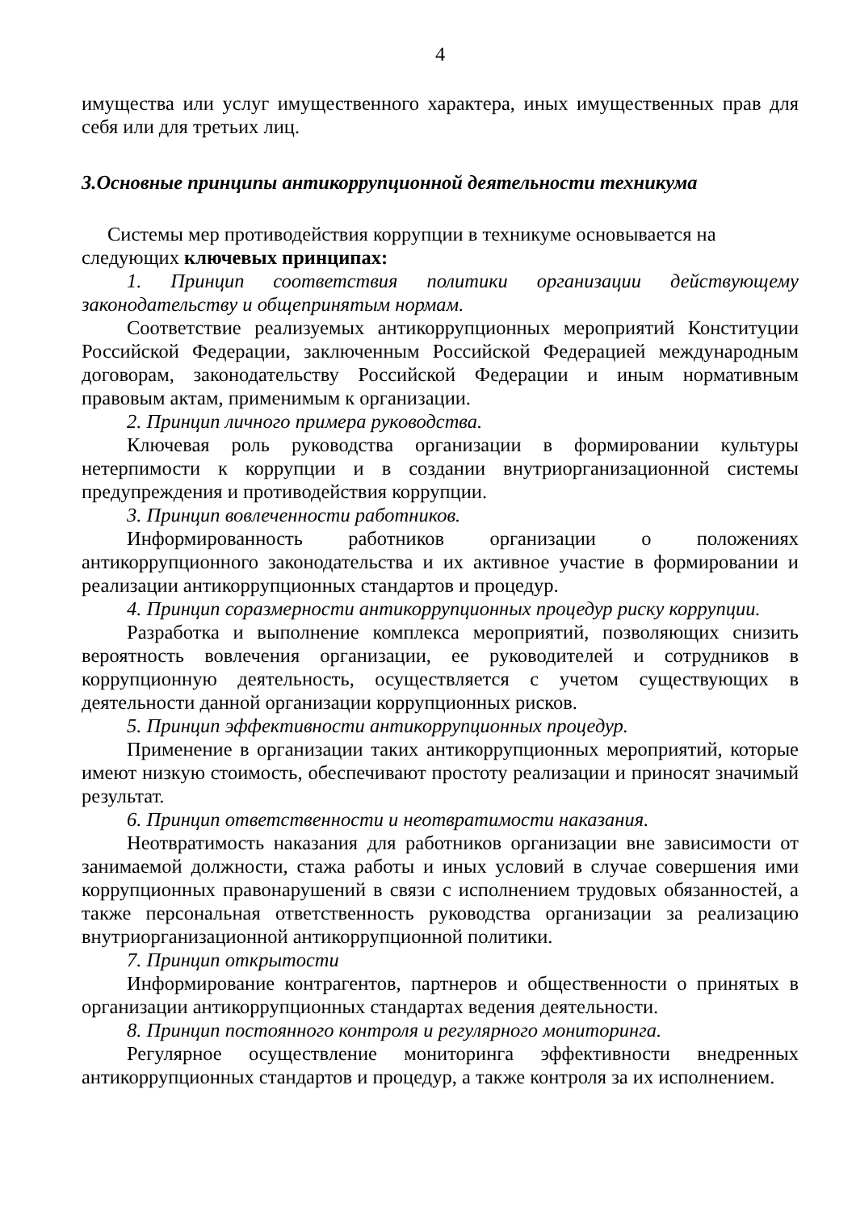4
имущества или услуг имущественного характера, иных имущественных прав для себя или для третьих лиц.
3.Основные принципы антикоррупционной деятельности техникума
Системы мер противодействия коррупции в техникуме основывается на следующих ключевых принципах:
1. Принцип соответствия политики организации действующему законодательству и общепринятым нормам.
Соответствие реализуемых антикоррупционных мероприятий Конституции Российской Федерации, заключенным Российской Федерацией международным договорам, законодательству Российской Федерации и иным нормативным правовым актам, применимым к организации.
2. Принцип личного примера руководства.
Ключевая роль руководства организации в формировании культуры нетерпимости к коррупции и в создании внутриорганизационной системы предупреждения и противодействия коррупции.
3. Принцип вовлеченности работников.
Информированность работников организации о положениях антикоррупционного законодательства и их активное участие в формировании и реализации антикоррупционных стандартов и процедур.
4. Принцип соразмерности антикоррупционных процедур риску коррупции.
Разработка и выполнение комплекса мероприятий, позволяющих снизить вероятность вовлечения организации, ее руководителей и сотрудников в коррупционную деятельность, осуществляется с учетом существующих в деятельности данной организации коррупционных рисков.
5. Принцип эффективности антикоррупционных процедур.
Применение в организации таких антикоррупционных мероприятий, которые имеют низкую стоимость, обеспечивают простоту реализации и приносят значимый результат.
6. Принцип ответственности и неотвратимости наказания.
Неотвратимость наказания для работников организации вне зависимости от занимаемой должности, стажа работы и иных условий в случае совершения ими коррупционных правонарушений в связи с исполнением трудовых обязанностей, а также персональная ответственность руководства организации за реализацию внутриорганизационной антикоррупционной политики.
7. Принцип открытости
Информирование контрагентов, партнеров и общественности о принятых в организации антикоррупционных стандартах ведения деятельности.
8. Принцип постоянного контроля и регулярного мониторинга.
Регулярное осуществление мониторинга эффективности внедренных антикоррупционных стандартов и процедур, а также контроля за их исполнением.